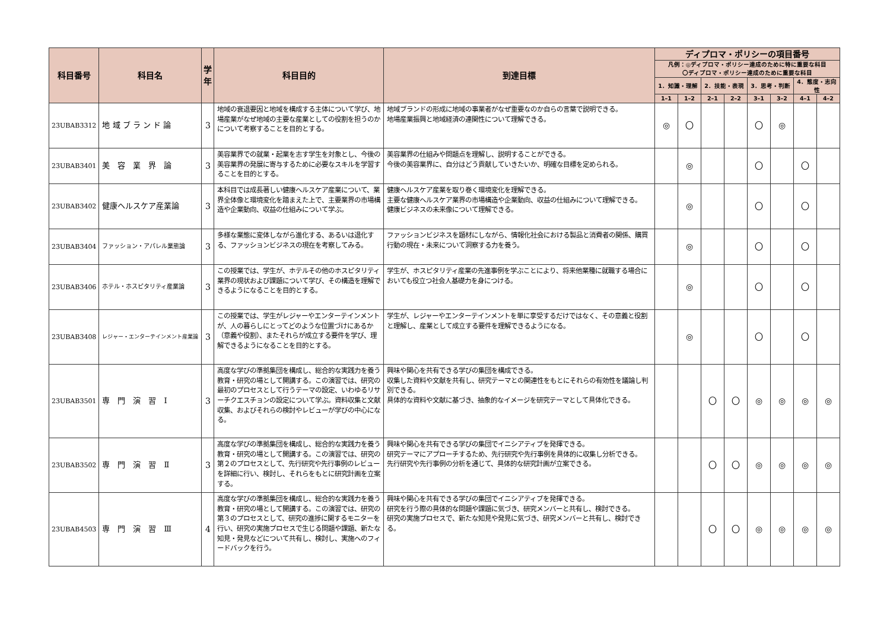| 科目番号 | 科目名 | 学年 | 科目目的 | 到達目標 | ディプロマ・ポリシーの項目番号 | | | | | | | |
| --- | --- | --- | --- | --- | --- | --- | --- | --- | --- | --- | --- | --- |
| | | | | | 凡例：◎ディプロマ・ポリシー達成のために特に重要な科目 〇ディプロマ・ポリシー達成のために重要な科目 | | | | | | | |
| | | | | | 1．知識・理解 | | 2．技能・表現 | | 3．思考・判断 | | 4．態度・志向性 | |
| | | | | | 1–1 | 1–2 | 2–1 | 2–2 | 3–1 | 3–2 | 4–1 | 4–2 |
| 23UBAB3312 | 地 域 ブ ラ ン ド 論 | 3 | 地域の衰退要因と地域を構成する主体について学び、地場産業がなぜ地域の主要な産業としての役割を担うのかについて考察することを目的とする。 | 地域ブランドの形成に地域の事業者がなぜ重要なのか自らの言葉で説明できる。 地場産業振興と地域経済の連関性について理解できる。 | ◎ | 〇 | | | 〇 | ◎ | | |
| 23UBAB3401 | 美 容 業 界 論 | 3 | 美容業界での就業・起業を志す学生を対象とし、今後の美容業界の発展に寄与するために必要なスキルを学習することを目的とする。 | 美容業界の仕組みや問題点を理解し、説明することができる。 今後の美容業界に、自分はどう貢献していきたいか、明確な目標を定められる。 | | ◎ | | | 〇 | | 〇 | |
| 23UBAB3402 | 健康ヘルスケア産業論 | 3 | 本科目では成長著しい健康ヘルスケア産業について、業界全体像と環境変化を踏まえた上で、主要業界の市場構造や企業動向、収益の仕組みについて学ぶ。 | 健康ヘルスケア産業を取り巻く環境変化を理解できる。 主要な健康ヘルスケア業界の市場構造や企業動向、収益の仕組みについて理解できる。 健康ビジネスの未来像について理解できる。 | | ◎ | | | 〇 | | 〇 | |
| 23UBAB3404 | ファッション・アパレル業態論 | 3 | 多様な業態に変体しながら進化する、あるいは退化する、ファッションビジネスの現在を考察してみる。 | ファッションビジネスを題材にしながら、情報化社会における製品と消費者の関係、購買行動の現在・未来について洞察する力を養う。 | | ◎ | | | 〇 | | 〇 | |
| 23UBAB3406 | ホテル・ホスピタリティ産業論 | 3 | この授業では、学生が、ホテルその他のホスピタリティ業界の現状および課題について学び、その構造を理解できるようになることを目的とする。 | 学生が、ホスピタリティ産業の先進事例を学ぶことにより、将来他業種に就職する場合においても役立つ社会人基礎力を身につける。 | | ◎ | | | 〇 | | 〇 | |
| 23UBAB3408 | レジャー・エンターテインメント産業論 | 3 | この授業では、学生がレジャーやエンターテインメントが、人の暮らしにとってどのような位置づけにあるか（意義や役割）、またそれらが成立する要件を学び、理解できるようになることを目的とする。 | 学生が、レジャーやエンターテインメントを単に享受するだけではなく、その意義と役割と理解し、産業として成立する要件を理解できるようになる。 | | ◎ | | | 〇 | | 〇 | |
| 23UBAB3501 | 専 門 演 習 Ⅰ | 3 | 高度な学びの準拠集団を構成し、総合的な実践力を養う教育・研究の場として開講する。この演習では、研究の最初のプロセスとして行うテーマの設定、いわゆるリサーチクエスチョンの設定について学ぶ。資料収集と文献収集、およびそれらの検討やレビューが学びの中心になる。 | 興味や関心を共有できる学びの集団を構成できる。 収集した資料や文献を共有し、研究テーマとの関連性をもとにそれらの有効性を議論し判別できる。 具体的な資料や文献に基づき、抽象的なイメージを研究テーマとして具体化できる。 | | | 〇 | 〇 | ◎ | ◎ | ◎ | ◎ |
| 23UBAB3502 | 専 門 演 習 Ⅱ | 3 | 高度な学びの準拠集団を構成し、総合的な実践力を養う教育・研究の場として開講する。この演習では、研究の第２のプロセスとして、先行研究や先行事例のレビューを詳細に行い、検討し、それらをもとに研究計画を立案する。 | 興味や関心を共有できる学びの集団でイニシアティブを発揮できる。 研究テーマにアプローチするため、先行研究や先行事例を具体的に収集し分析できる。 先行研究や先行事例の分析を通じて、具体的な研究計画が立案できる。 | | | 〇 | 〇 | ◎ | ◎ | ◎ | ◎ |
| 23UBAB4503 | 専 門 演 習 Ⅲ | 4 | 高度な学びの準拠集団を構成し、総合的な実践力を養う教育・研究の場として開講する。この演習では、研究の第３のプロセスとして、研究の進捗に関するモニターを行い、研究の実施プロセスで生じる問題や課題、新たな知見・発見などについて共有し、検討し、実施へのフィードバックを行う。 | 興味や関心を共有できる学びの集団でイニシアティブを発揮できる。 研究を行う際の具体的な問題や課題に気づき、研究メンバーと共有し、検討できる。 研究の実施プロセスで、新たな知見や発見に気づき、研究メンバーと共有し、検討できる。 | | | 〇 | 〇 | ◎ | ◎ | ◎ | ◎ |